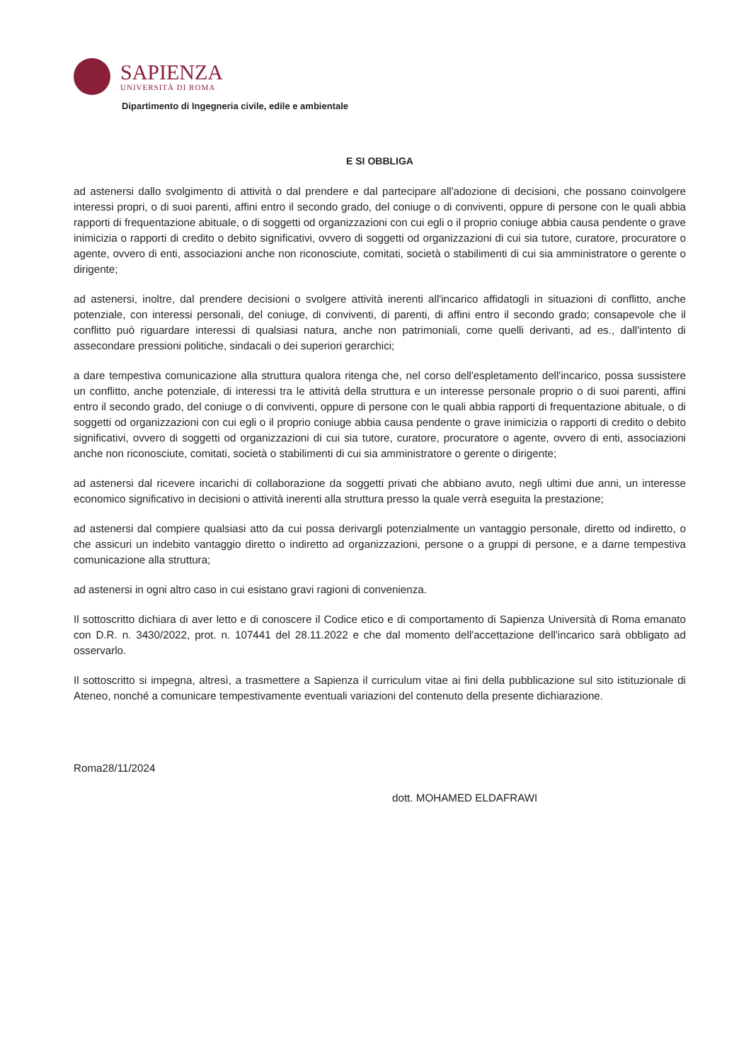SAPIENZA
UNIVERSITÀ DI ROMA
Dipartimento di Ingegneria civile, edile e ambientale
E SI OBBLIGA
ad astenersi dallo svolgimento di attività o dal prendere e dal partecipare all'adozione di decisioni, che possano coinvolgere interessi propri, o di suoi parenti, affini entro il secondo grado, del coniuge o di conviventi, oppure di persone con le quali abbia rapporti di frequentazione abituale, o di soggetti od organizzazioni con cui egli o il proprio coniuge abbia causa pendente o grave inimicizia o rapporti di credito o debito significativi, ovvero di soggetti od organizzazioni di cui sia tutore, curatore, procuratore o agente, ovvero di enti, associazioni anche non riconosciute, comitati, società o stabilimenti di cui sia amministratore o gerente o dirigente;
ad astenersi, inoltre, dal prendere decisioni o svolgere attività inerenti all'incarico affidatogli in situazioni di conflitto, anche potenziale, con interessi personali, del coniuge, di conviventi, di parenti, di affini entro il secondo grado; consapevole che il conflitto può riguardare interessi di qualsiasi natura, anche non patrimoniali, come quelli derivanti, ad es., dall'intento di assecondare pressioni politiche, sindacali o dei superiori gerarchici;
a dare tempestiva comunicazione alla struttura qualora ritenga che, nel corso dell'espletamento dell'incarico, possa sussistere un conflitto, anche potenziale, di interessi tra le attività della struttura e un interesse personale proprio o di suoi parenti, affini entro il secondo grado, del coniuge o di conviventi, oppure di persone con le quali abbia rapporti di frequentazione abituale, o di soggetti od organizzazioni con cui egli o il proprio coniuge abbia causa pendente o grave inimicizia o rapporti di credito o debito significativi, ovvero di soggetti od organizzazioni di cui sia tutore, curatore, procuratore o agente, ovvero di enti, associazioni anche non riconosciute, comitati, società o stabilimenti di cui sia amministratore o gerente o dirigente;
ad astenersi dal ricevere incarichi di collaborazione da soggetti privati che abbiano avuto, negli ultimi due anni, un interesse economico significativo in decisioni o attività inerenti alla struttura presso la quale verrà eseguita la prestazione;
ad astenersi dal compiere qualsiasi atto da cui possa derivargli potenzialmente un vantaggio personale, diretto od indiretto, o che assicuri un indebito vantaggio diretto o indiretto ad organizzazioni, persone o a gruppi di persone, e a darne tempestiva comunicazione alla struttura;
ad astenersi in ogni altro caso in cui esistano gravi ragioni di convenienza.
Il sottoscritto dichiara di aver letto e di conoscere il Codice etico e di comportamento di Sapienza Università di Roma emanato con D.R. n. 3430/2022, prot. n. 107441 del 28.11.2022 e che dal momento dell'accettazione dell'incarico sarà obbligato ad osservarlo.
Il sottoscritto si impegna, altresì, a trasmettere a Sapienza il curriculum vitae ai fini della pubblicazione sul sito istituzionale di Ateneo, nonché a comunicare tempestivamente eventuali variazioni del contenuto della presente dichiarazione.
Roma28/11/2024
dott. MOHAMED ELDAFRAWI